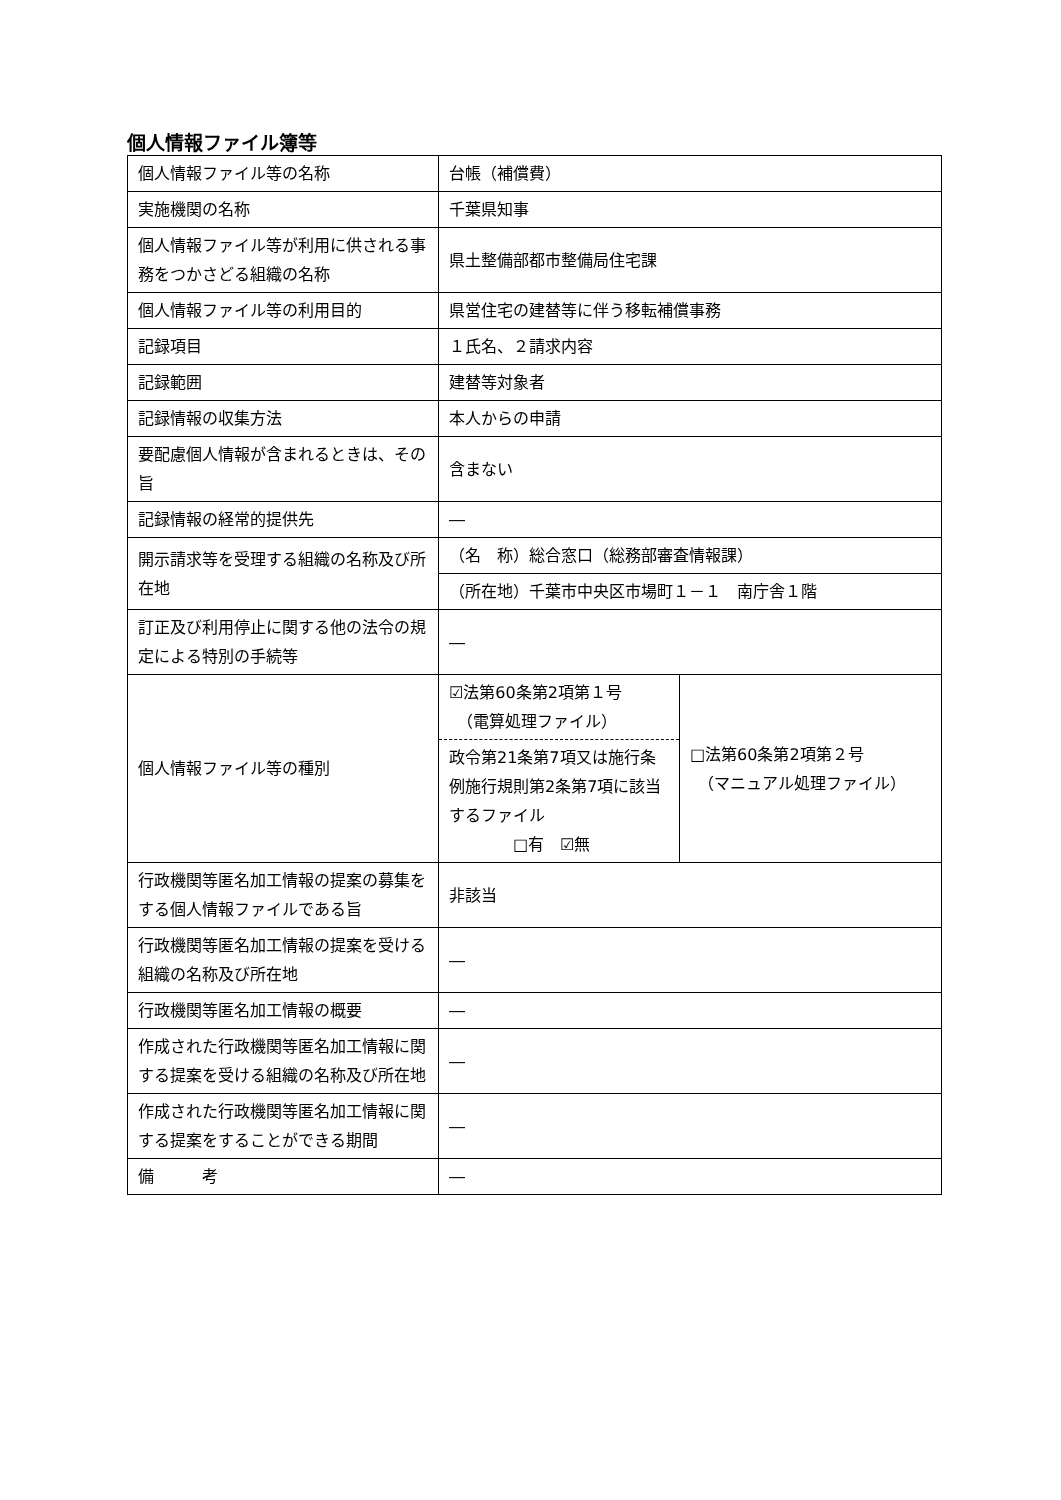個人情報ファイル簿等
| 個人情報ファイル等の名称 | 台帳（補償費） | |
| 実施機関の名称 | 千葉県知事 | |
| 個人情報ファイル等が利用に供される事務をつかさどる組織の名称 | 県土整備部都市整備局住宅課 | |
| 個人情報ファイル等の利用目的 | 県営住宅の建替等に伴う移転補償事務 | |
| 記録項目 | １氏名、２請求内容 | |
| 記録範囲 | 建替等対象者 | |
| 記録情報の収集方法 | 本人からの申請 | |
| 要配慮個人情報が含まれるときは、その旨 | 含まない | |
| 記録情報の経常的提供先 | ― | |
| 開示請求等を受理する組織の名称及び所在地 | （名 称）総合窓口（総務部審査情報課） | |
| | （所在地）千葉市中央区市場町１－１ 南庁舎１階 | |
| 訂正及び利用停止に関する他の法令の規定による特別の手続等 | ― | |
| 個人情報ファイル等の種別 | ☑法第60条第2項第１号 （電算処理ファイル） 政令第21条第7項又は施行条例施行規則第2条第7項に該当するファイル □有 ☑無 | □法第60条第2項第２号 （マニュアル処理ファイル） |
| 行政機関等匿名加工情報の提案の募集をする個人情報ファイルである旨 | 非該当 | |
| 行政機関等匿名加工情報の提案を受ける組織の名称及び所在地 | ― | |
| 行政機関等匿名加工情報の概要 | ― | |
| 作成された行政機関等匿名加工情報に関する提案を受ける組織の名称及び所在地 | ― | |
| 作成された行政機関等匿名加工情報に関する提案をすることができる期間 | ― | |
| 備 考 | ― | |